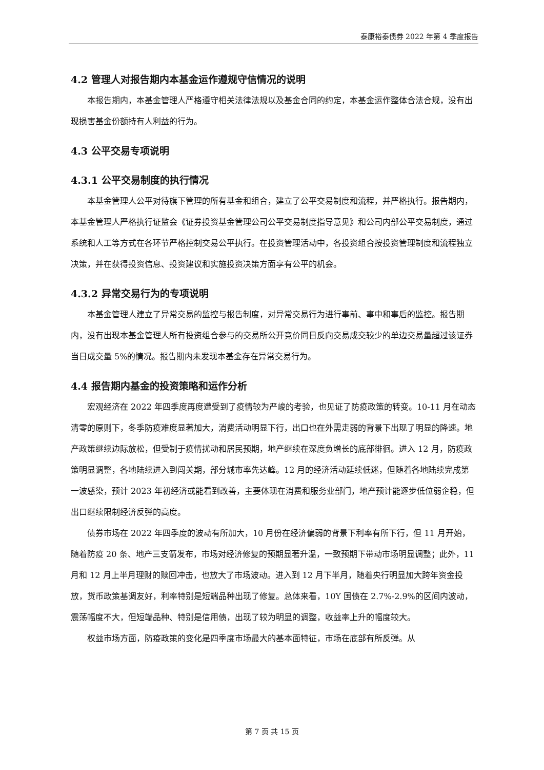泰康裕泰债券 2022 年第 4 季度报告
4.2 管理人对报告期内本基金运作遵规守信情况的说明
本报告期内，本基金管理人严格遵守相关法律法规以及基金合同的约定，本基金运作整体合法合规，没有出现损害基金份额持有人利益的行为。
4.3 公平交易专项说明
4.3.1 公平交易制度的执行情况
本基金管理人公平对待旗下管理的所有基金和组合，建立了公平交易制度和流程，并严格执行。报告期内，本基金管理人严格执行证监会《证券投资基金管理公司公平交易制度指导意见》和公司内部公平交易制度，通过系统和人工等方式在各环节严格控制交易公平执行。在投资管理活动中，各投资组合按投资管理制度和流程独立决策，并在获得投资信息、投资建议和实施投资决策方面享有公平的机会。
4.3.2 异常交易行为的专项说明
本基金管理人建立了异常交易的监控与报告制度，对异常交易行为进行事前、事中和事后的监控。报告期内，没有出现本基金管理人所有投资组合参与的交易所公开竞价同日反向交易成交较少的单边交易量超过该证券当日成交量 5%的情况。报告期内未发现本基金存在异常交易行为。
4.4 报告期内基金的投资策略和运作分析
宏观经济在 2022 年四季度再度遭受到了疫情较为严峻的考验，也见证了防疫政策的转变。10-11 月在动态清零的原则下，冬季防疫难度显著加大，消费活动明显下行，出口也在外需走弱的背景下出现了明显的降速。地产政策继续边际放松，但受制于疫情扰动和居民预期，地产继续在深度负增长的底部徘徊。进入 12 月，防疫政策明显调整，各地陆续进入到闯关期，部分城市率先达峰。12 月的经济活动延续低迷，但随着各地陆续完成第一波感染，预计 2023 年初经济或能看到改善，主要体现在消费和服务业部门，地产预计能逐步低位弱企稳，但出口继续限制经济反弹的高度。
债券市场在 2022 年四季度的波动有所加大，10 月份在经济偏弱的背景下利率有所下行，但 11 月开始，随着防疫 20 条、地产三支箭发布，市场对经济修复的预期显著升温，一致预期下带动市场明显调整；此外，11 月和 12 月上半月理财的赎回冲击，也放大了市场波动。进入到 12 月下半月，随着央行明显加大跨年资金投放，货币政策基调友好，利率特别是短端品种出现了修复。总体来看，10Y 国债在 2.7%-2.9%的区间内波动，震荡幅度不大，但短端品种、特别是信用债，出现了较为明显的调整，收益率上升的幅度较大。
权益市场方面，防疫政策的变化是四季度市场最大的基本面特征，市场在底部有所反弹。从
第 7 页 共 15 页